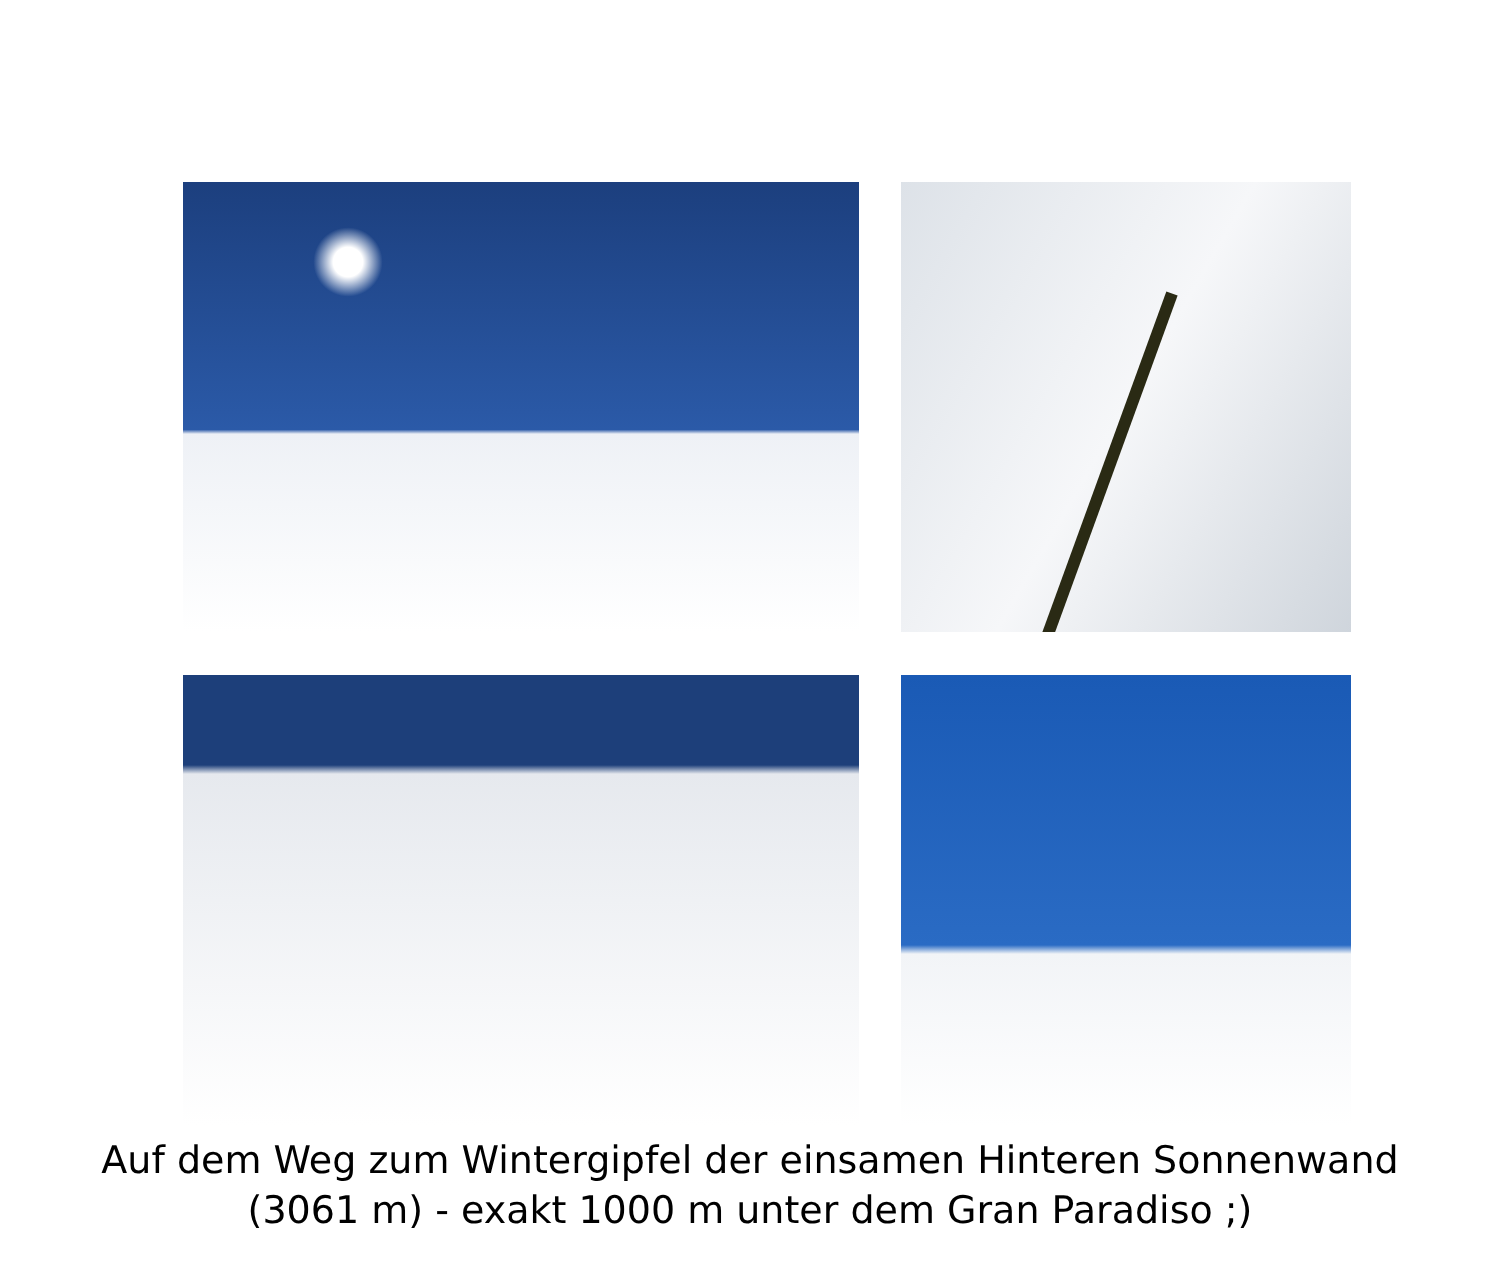Auf dem Weg zum Wintergipfel der einsamen Hinteren Sonnenwand
(3061 m) - exakt 1000 m unter dem Gran Paradiso ;)